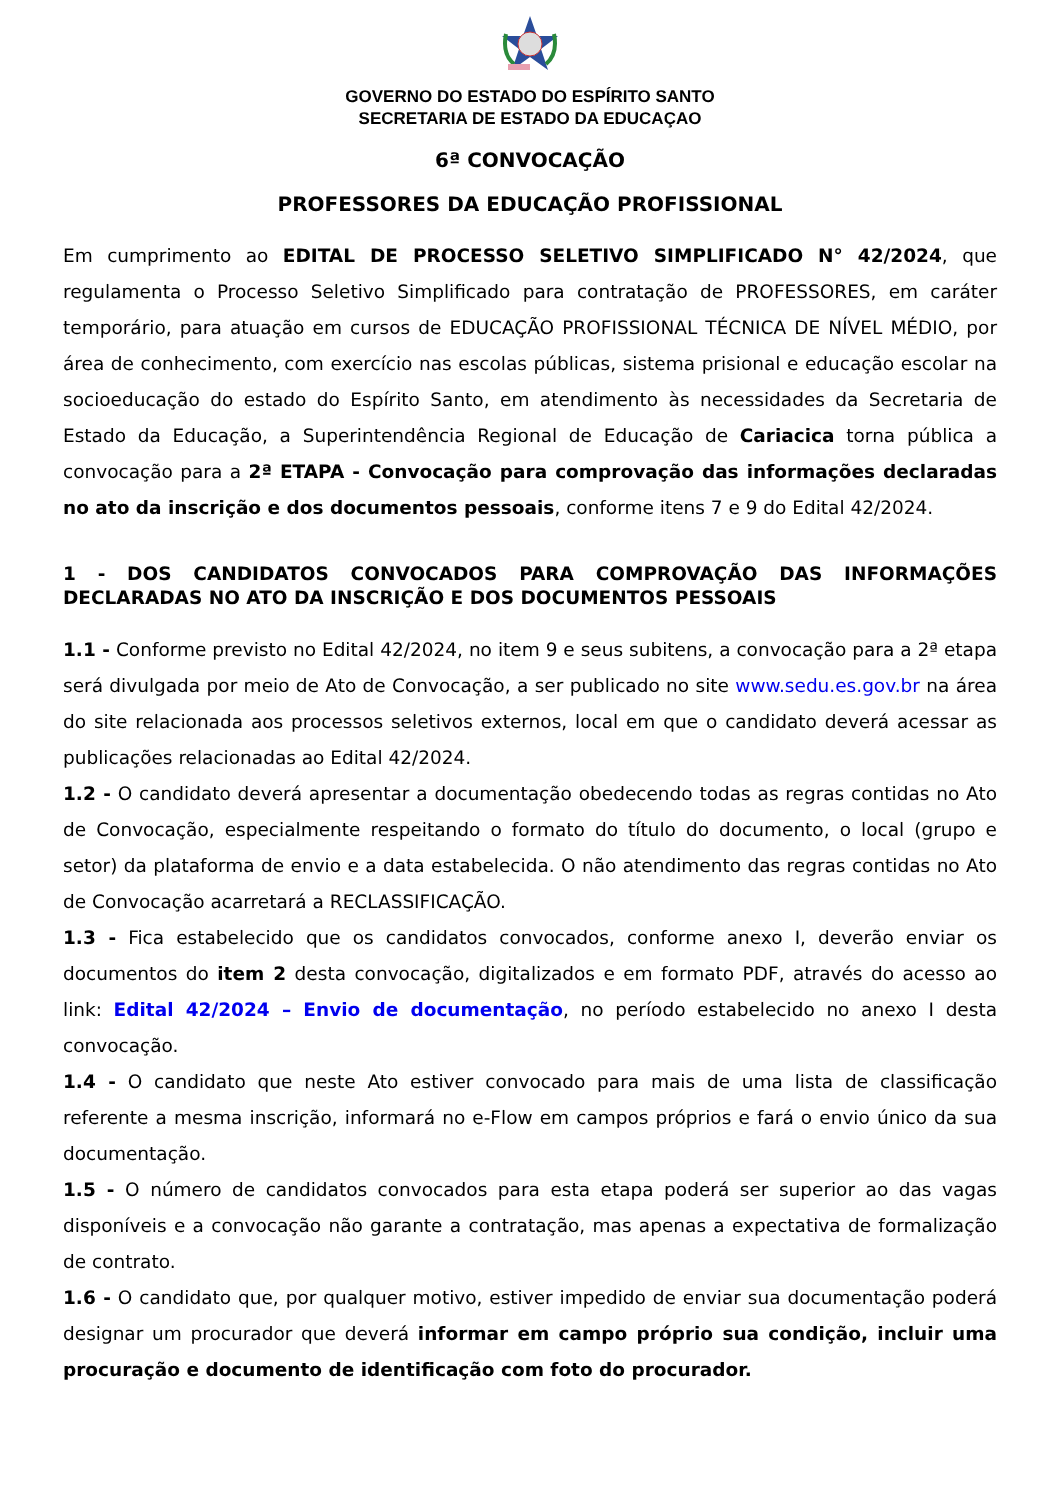GOVERNO DO ESTADO DO ESPÍRITO SANTO
SECRETARIA DE ESTADO DA EDUCAÇAO
6ª CONVOCAÇÃO
PROFESSORES DA EDUCAÇÃO PROFISSIONAL
Em cumprimento ao EDITAL DE PROCESSO SELETIVO SIMPLIFICADO N° 42/2024, que regulamenta o Processo Seletivo Simplificado para contratação de PROFESSORES, em caráter temporário, para atuação em cursos de EDUCAÇÃO PROFISSIONAL TÉCNICA DE NÍVEL MÉDIO, por área de conhecimento, com exercício nas escolas públicas, sistema prisional e educação escolar na socioeducação do estado do Espírito Santo, em atendimento às necessidades da Secretaria de Estado da Educação, a Superintendência Regional de Educação de Cariacica torna pública a convocação para a 2ª ETAPA - Convocação para comprovação das informações declaradas no ato da inscrição e dos documentos pessoais, conforme itens 7 e 9 do Edital 42/2024.
1 - DOS CANDIDATOS CONVOCADOS PARA COMPROVAÇÃO DAS INFORMAÇÕES DECLARADAS NO ATO DA INSCRIÇÃO E DOS DOCUMENTOS PESSOAIS
1.1 - Conforme previsto no Edital 42/2024, no item 9 e seus subitens, a convocação para a 2ª etapa será divulgada por meio de Ato de Convocação, a ser publicado no site www.sedu.es.gov.br na área do site relacionada aos processos seletivos externos, local em que o candidato deverá acessar as publicações relacionadas ao Edital 42/2024.
1.2 - O candidato deverá apresentar a documentação obedecendo todas as regras contidas no Ato de Convocação, especialmente respeitando o formato do título do documento, o local (grupo e setor) da plataforma de envio e a data estabelecida. O não atendimento das regras contidas no Ato de Convocação acarretará a RECLASSIFICAÇÃO.
1.3 - Fica estabelecido que os candidatos convocados, conforme anexo I, deverão enviar os documentos do item 2 desta convocação, digitalizados e em formato PDF, através do acesso ao link: Edital 42/2024 – Envio de documentação, no período estabelecido no anexo I desta convocação.
1.4 - O candidato que neste Ato estiver convocado para mais de uma lista de classificação referente a mesma inscrição, informará no e-Flow em campos próprios e fará o envio único da sua documentação.
1.5 - O número de candidatos convocados para esta etapa poderá ser superior ao das vagas disponíveis e a convocação não garante a contratação, mas apenas a expectativa de formalização de contrato.
1.6 - O candidato que, por qualquer motivo, estiver impedido de enviar sua documentação poderá designar um procurador que deverá informar em campo próprio sua condição, incluir uma procuração e documento de identificação com foto do procurador.